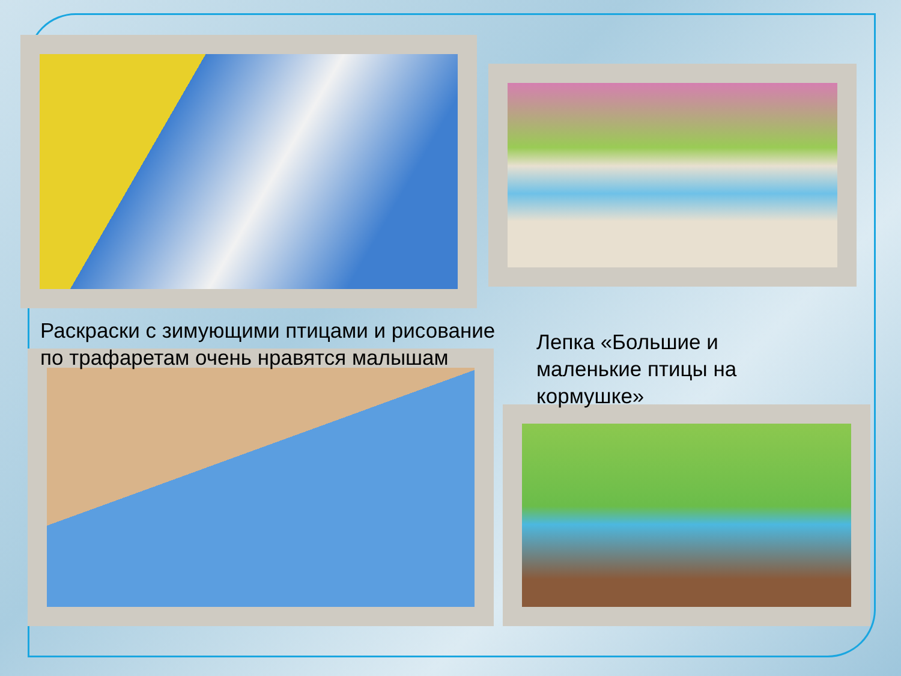Раскраски с зимующими птицами и рисование по трафаретам очень нравятся малышам
Лепка «Большие и маленькие птицы на кормушке»